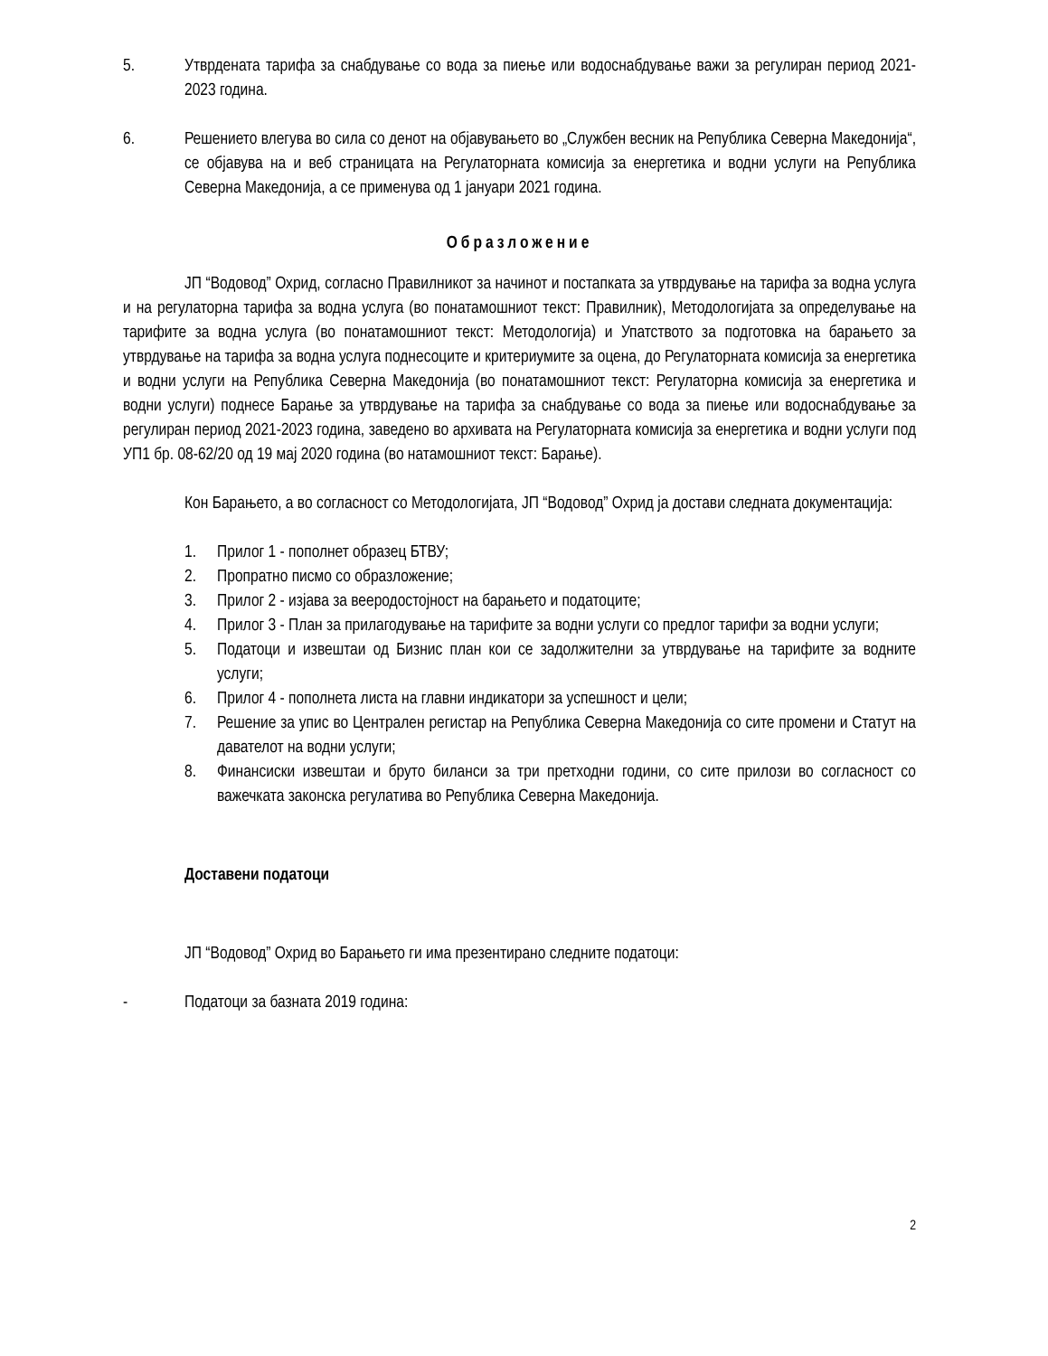5. Утврдената тарифа за снабдување со вода за пиење или водоснабдување важи за регулиран период 2021-2023 година.
6. Решението влегува во сила со денот на објавувањето во „Службен весник на Република Северна Македонија“, се објавува на и веб страницата на Регулаторната комисија за енергетика и водни услуги на Република Северна Македонија, а се применува од 1 јануари 2021 година.
Образложение
ЈП “Водовод” Охрид, согласно Правилникот за начинот и постапката за утврдување на тарифа за водна услуга и на регулаторна тарифа за водна услуга (во понатамошниот текст: Правилник), Методологијата за определување на тарифите за водна услуга (во понатамошниот текст: Методологија) и Упатството за подготовка на барањето за утврдување на тарифа за водна услуга поднесоците и критериумите за оцена, до Регулаторната комисија за енергетика и водни услуги на Република Северна Македонија (во понатамошниот текст: Регулаторна комисија за енергетика и водни услуги) поднесе Барање за утврдување на тарифа за снабдување со вода за пиење или водоснабдување за регулиран период 2021-2023 година, заведено во архивата на Регулаторната комисија за енергетика и водни услуги под УП1 бр. 08-62/20 од 19 мај 2020 година (во натамошниот текст: Барање).
Кон Барањето, а во согласност со Методологијата, ЈП “Водовод” Охрид ја достави следната документација:
1. Прилог 1 - пополнет образец БТВУ;
2. Пропратно писмо со образложение;
3. Прилог 2 - изјава за вееродостојност на барањето и податоците;
4. Прилог 3 - План за прилагодување на тарифите за водни услуги со предлог тарифи за водни услуги;
5. Податоци и извештаи од Бизнис план кои се задолжителни за утврдување на тарифите за водните услуги;
6. Прилог 4 - пополнета листа на главни индикатори за успешност и цели;
7. Решение за упис во Централен регистар на Република Северна Македонија со сите промени и Статут на давателот на водни услуги;
8. Финансиски извештаи и бруто биланси за три претходни години, со сите прилози во согласност со важечката законска регулатива во Република Северна Македонија.
Доставени податоци
ЈП “Водовод” Охрид во Барањето ги има презентирано следните податоци:
- Податоци за базната 2019 година:
2